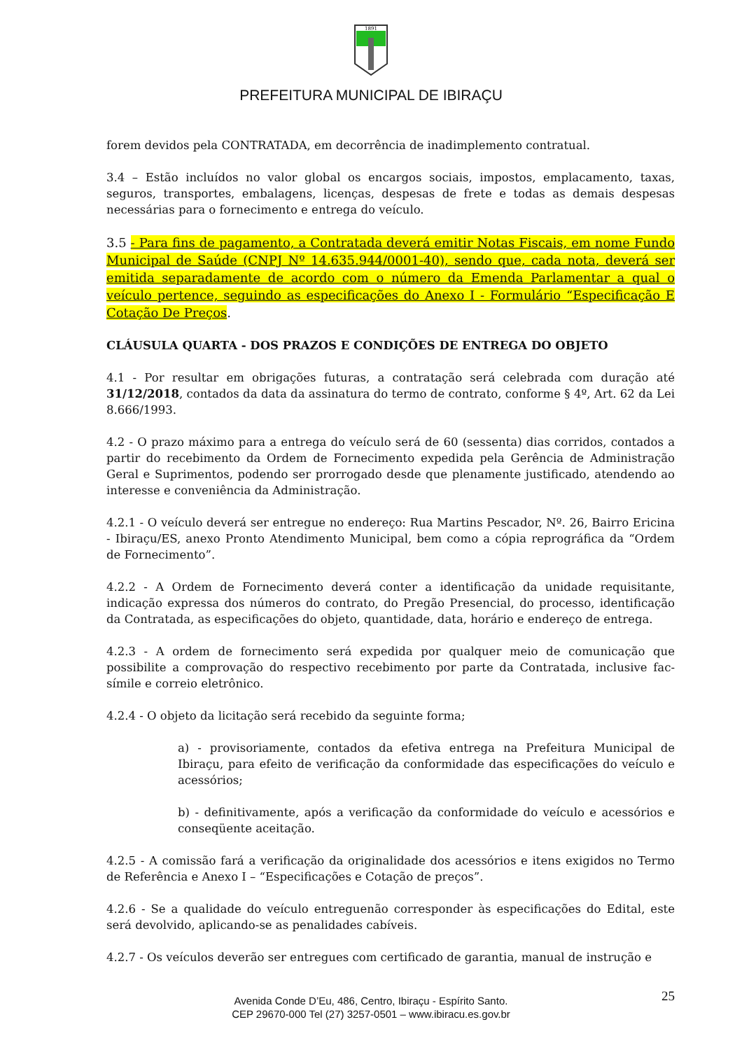1891
PREFEITURA MUNICIPAL DE IBIRAÇU
forem devidos pela CONTRATADA, em decorrência de inadimplemento contratual.
3.4 – Estão incluídos no valor global os encargos sociais, impostos, emplacamento, taxas, seguros, transportes, embalagens, licenças, despesas de frete e todas as demais despesas necessárias para o fornecimento e entrega do veículo.
3.5 - Para fins de pagamento, a Contratada deverá emitir Notas Fiscais, em nome Fundo Municipal de Saúde (CNPJ Nº 14.635.944/0001-40), sendo que, cada nota, deverá ser emitida separadamente de acordo com o número da Emenda Parlamentar a qual o veículo pertence, seguindo as especificações do Anexo I - Formulário “Especificação E Cotação De Preços.
CLÁUSULA QUARTA - DOS PRAZOS E CONDIÇÕES DE ENTREGA DO OBJETO
4.1 - Por resultar em obrigações futuras, a contratação será celebrada com duração até 31/12/2018, contados da data da assinatura do termo de contrato, conforme § 4º, Art. 62 da Lei 8.666/1993.
4.2 - O prazo máximo para a entrega do veículo será de 60 (sessenta) dias corridos, contados a partir do recebimento da Ordem de Fornecimento expedida pela Gerência de Administração Geral e Suprimentos, podendo ser prorrogado desde que plenamente justificado, atendendo ao interesse e conveniência da Administração.
4.2.1 - O veículo deverá ser entregue no endereço: Rua Martins Pescador, Nº. 26, Bairro Ericina - Ibiraçu/ES, anexo Pronto Atendimento Municipal, bem como a cópia reprográfica da “Ordem de Fornecimento”.
4.2.2 - A Ordem de Fornecimento deverá conter a identificação da unidade requisitante, indicação expressa dos números do contrato, do Pregão Presencial, do processo, identificação da Contratada, as especificações do objeto, quantidade, data, horário e endereço de entrega.
4.2.3 - A ordem de fornecimento será expedida por qualquer meio de comunicação que possibilite a comprovação do respectivo recebimento por parte da Contratada, inclusive fac-símile e correio eletrônico.
4.2.4 - O objeto da licitação será recebido da seguinte forma;
a) - provisoriamente, contados da efetiva entrega na Prefeitura Municipal de Ibiraçu, para efeito de verificação da conformidade das especificações do veículo e acessórios;
b) - definitivamente, após a verificação da conformidade do veículo e acessórios e conseqüente aceitação.
4.2.5 - A comissão fará a verificação da originalidade dos acessórios e itens exigidos no Termo de Referência e Anexo I – “Especificações e Cotação de preços”.
4.2.6 - Se a qualidade do veículo entreguenão corresponder às especificações do Edital, este será devolvido, aplicando-se as penalidades cabíveis.
4.2.7 - Os veículos deverão ser entregues com certificado de garantia, manual de instrução e
25
Avenida Conde D’Eu, 486, Centro, Ibiraçu - Espírito Santo.
CEP 29670-000 Tel (27) 3257-0501 – www.ibiracu.es.gov.br